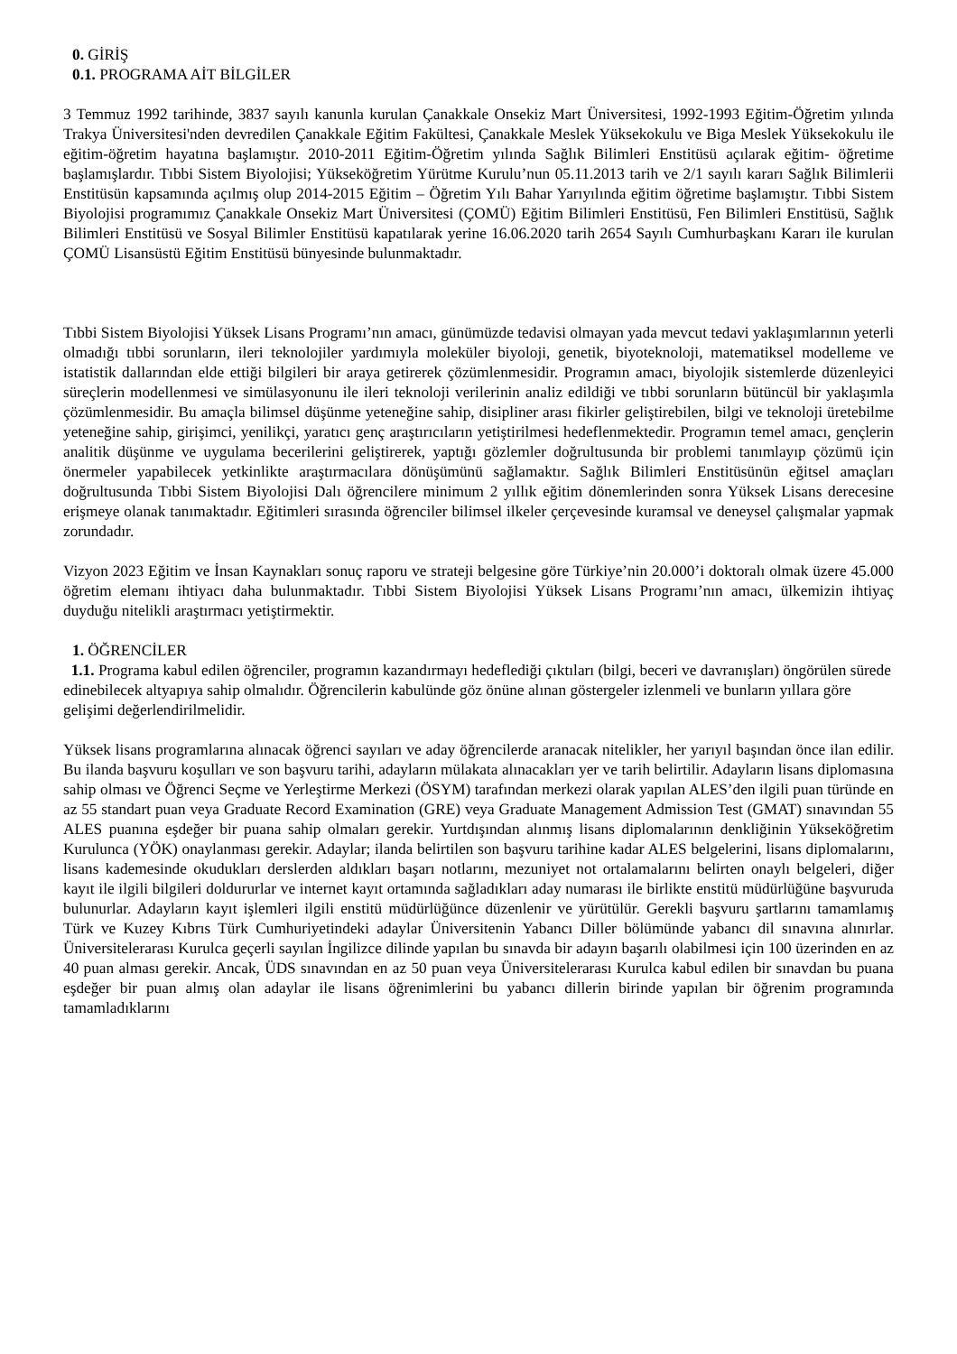0. GİRİŞ
0.1. PROGRAMA AİT BİLGİLER
3 Temmuz 1992 tarihinde, 3837 sayılı kanunla kurulan Çanakkale Onsekiz Mart Üniversitesi, 1992-1993 Eğitim-Öğretim yılında Trakya Üniversitesi'nden devredilen Çanakkale Eğitim Fakültesi, Çanakkale Meslek Yüksekokulu ve Biga Meslek Yüksekokulu ile eğitim-öğretim hayatına başlamıştır. 2010-2011 Eğitim-Öğretim yılında Sağlık Bilimleri Enstitüsü açılarak eğitim- öğretime başlamışlardır. Tıbbi Sistem Biyolojisi; Yükseköğretim Yürütme Kurulu’nun 05.11.2013 tarih ve 2/1 sayılı kararı Sağlık Bilimlerii Enstitüsün kapsamında açılmış olup 2014-2015 Eğitim – Öğretim Yılı Bahar Yarıyılında eğitim öğretime başlamıştır. Tıbbi Sistem Biyolojisi programımız Çanakkale Onsekiz Mart Üniversitesi (ÇOMÜ) Eğitim Bilimleri Enstitüsü, Fen Bilimleri Enstitüsü, Sağlık Bilimleri Enstitüsü ve Sosyal Bilimler Enstitüsü kapatılarak yerine 16.06.2020 tarih 2654 Sayılı Cumhurbaşkanı Kararı ile kurulan ÇOMÜ Lisansüstü Eğitim Enstitüsü bünyesinde bulunmaktadır.
Tıbbi Sistem Biyolojisi Yüksek Lisans Programı’nın amacı, günümüzde tedavisi olmayan yada mevcut tedavi yaklaşımlarının yeterli olmadığı tıbbi sorunların, ileri teknolojiler yardımıyla moleküler biyoloji, genetik, biyoteknoloji, matematiksel modelleme ve istatistik dallarından elde ettiği bilgileri bir araya getirerek çözümlenmesidir. Programın amacı, biyolojik sistemlerde düzenleyici süreçlerin modellenmesi ve simülasyonunu ile ileri teknoloji verilerinin analiz edildiği ve tıbbi sorunların bütüncül bir yaklaşımla çözümlenmesidir. Bu amaçla bilimsel düşünme yeteneğine sahip, disipliner arası fikirler geliştirebilen, bilgi ve teknoloji üretebilme yeteneğine sahip, girişimci, yenilikçi, yaratıcı genç araştırıcıların yetiştirilmesi hedeflenmektedir. Programın temel amacı, gençlerin analitik düşünme ve uygulama becerilerini geliştirerek, yaptığı gözlemler doğrultusunda bir problemi tanımlayıp çözümü için önermeler yapabilecek yetkinlikte araştırmacılara dönüşümünü sağlamaktır. Sağlık Bilimleri Enstitüsünün eğitsel amaçları doğrultusunda Tıbbi Sistem Biyolojisi Dalı öğrencilere minimum 2 yıllık eğitim dönemlerinden sonra Yüksek Lisans derecesine erişmeye olanak tanımaktadır. Eğitimleri sırasında öğrenciler bilimsel ilkeler çerçevesinde kuramsal ve deneysel çalışmalar yapmak zorundadır.
Vizyon 2023 Eğitim ve İnsan Kaynakları sonuç raporu ve strateji belgesine göre Türkiye’nin 20.000’i doktoralı olmak üzere 45.000 öğretim elemanı ihtiyacı daha bulunmaktadır. Tıbbi Sistem Biyolojisi Yüksek Lisans Programı’nın amacı, ülkemizin ihtiyaç duyduğu nitelikli araştırmacı yetiştirmektir.
1. ÖĞRENCİLER
1.1. Programa kabul edilen öğrenciler, programın kazandırmayı hedeflediği çıktıları (bilgi, beceri ve davranışları) öngörülen sürede edinebilecek altyapıya sahip olmalıdır. Öğrencilerin kabulünde göz önüne alınan göstergeler izlenmeli ve bunların yıllara göre gelişimi değerlendirilmelidir.
Yüksek lisans programlarına alınacak öğrenci sayıları ve aday öğrencilerde aranacak nitelikler, her yarıyıl başından önce ilan edilir. Bu ilanda başvuru koşulları ve son başvuru tarihi, adayların mülakata alınacakları yer ve tarih belirtilir. Adayların lisans diplomasına sahip olması ve Öğrenci Seçme ve Yerleştirme Merkezi (ÖSYM) tarafından merkezi olarak yapılan ALES’den ilgili puan türünde en az 55 standart puan veya Graduate Record Examination (GRE) veya Graduate Management Admission Test (GMAT) sınavından 55 ALES puanına eşdeğer bir puana sahip olmaları gerekir. Yurtdışından alınmış lisans diplomalarının denkliğinin Yükseköğretim Kurulunca (YÖK) onaylanması gerekir. Adaylar; ilanda belirtilen son başvuru tarihine kadar ALES belgelerini, lisans diplomalarını, lisans kademesinde okudukları derslerden aldıkları başarı notlarını, mezuniyet not ortalamalarını belirten onaylı belgeleri, diğer kayıt ile ilgili bilgileri doldururlar ve internet kayıt ortamında sağladıkları aday numarası ile birlikte enstitü müdürlüğüne başvuruda bulunurlar. Adayların kayıt işlemleri ilgili enstitü müdürlüğünce düzenlenir ve yürütülür. Gerekli başvuru şartlarını tamamlamış Türk ve Kuzey Kıbrıs Türk Cumhuriyetindeki adaylar Üniversitenin Yabancı Diller bölümünde yabancı dil sınavına alınırlar. Üniversitelerarası Kurulca geçerli sayılan İngilizce dilinde yapılan bu sınavda bir adayın başarılı olabilmesi için 100 üzerinden en az 40 puan alması gerekir. Ancak, ÜDS sınavından en az 50 puan veya Üniversitelerarası Kurulca kabul edilen bir sınavdan bu puana eşdeğer bir puan almış olan adaylar ile lisans öğrenimlerini bu yabancı dillerin birinde yapılan bir öğrenim programında tamamladıklarını